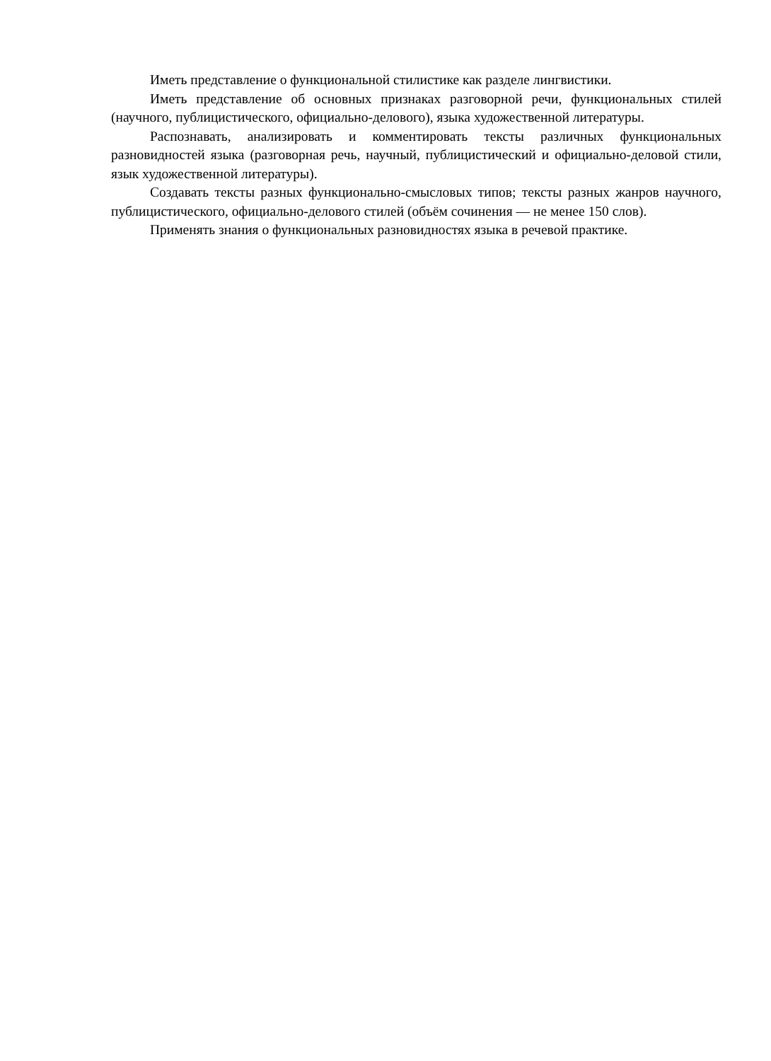Иметь представление о функциональной стилистике как разделе лингвистики.
Иметь представление об основных признаках разговорной речи, функциональных стилей (научного, публицистического, официально-делового), языка художественной литературы.
Распознавать, анализировать и комментировать тексты различных функциональных разновидностей языка (разговорная речь, научный, публицистический и официально-деловой стили, язык художественной литературы).
Создавать тексты разных функционально-смысловых типов; тексты разных жанров научного, публицистического, официально-делового стилей (объём сочинения — не менее 150 слов).
Применять знания о функциональных разновидностях языка в речевой практике.